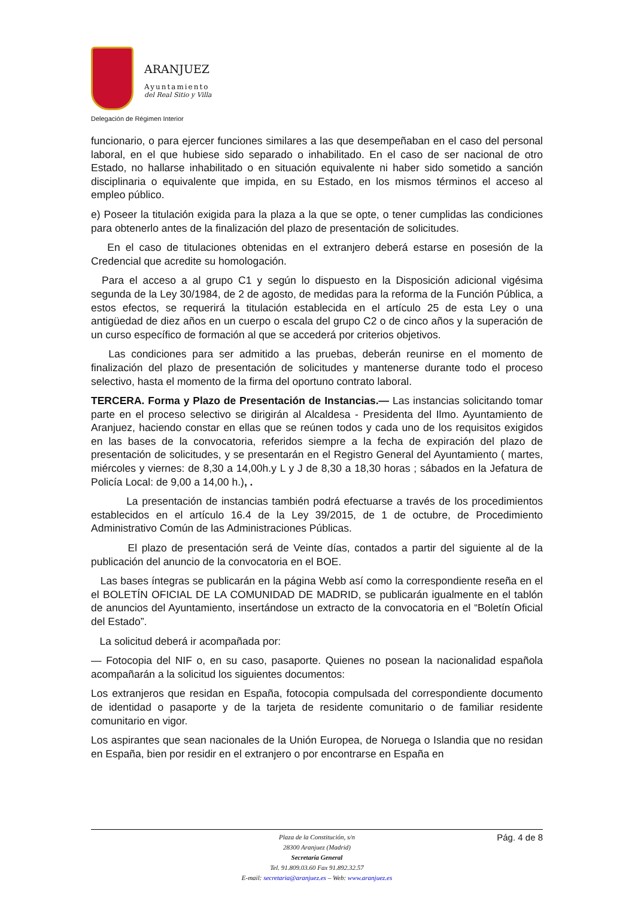ARANJUEZ
Ayuntamiento
del Real Sitio y Villa
Delegación de Régimen Interior
funcionario, o para ejercer funciones similares a las que desempeñaban en el caso del personal laboral, en el que hubiese sido separado o inhabilitado. En el caso de ser nacional de otro Estado, no hallarse inhabilitado o en situación equivalente ni haber sido sometido a sanción disciplinaria o equivalente que impida, en su Estado, en los mismos términos el acceso al empleo público.
e) Poseer la titulación exigida para la plaza a la que se opte, o tener cumplidas las condiciones para obtenerlo antes de la finalización del plazo de presentación de solicitudes.
En el caso de titulaciones obtenidas en el extranjero deberá estarse en posesión de la Credencial que acredite su homologación.
Para el acceso a al grupo C1 y según lo dispuesto en la Disposición adicional vigésima segunda de la Ley 30/1984, de 2 de agosto, de medidas para la reforma de la Función Pública, a estos efectos, se requerirá la titulación establecida en el artículo 25 de esta Ley o una antigüedad de diez años en un cuerpo o escala del grupo C2 o de cinco años y la superación de un curso específico de formación al que se accederá por criterios objetivos.
Las condiciones para ser admitido a las pruebas, deberán reunirse en el momento de finalización del plazo de presentación de solicitudes y mantenerse durante todo el proceso selectivo, hasta el momento de la firma del oportuno contrato laboral.
TERCERA. Forma y Plazo de Presentación de Instancias.— Las instancias solicitando tomar parte en el proceso selectivo se dirigirán al Alcaldesa - Presidenta del Ilmo. Ayuntamiento de Aranjuez, haciendo constar en ellas que se reúnen todos y cada uno de los requisitos exigidos en las bases de la convocatoria, referidos siempre a la fecha de expiración del plazo de presentación de solicitudes, y se presentarán en el Registro General del Ayuntamiento ( martes, miércoles y viernes: de 8,30 a 14,00h.y L y J de 8,30 a 18,30 horas ; sábados en la Jefatura de Policía Local: de 9,00 a 14,00 h.), .
La presentación de instancias también podrá efectuarse a través de los procedimientos establecidos en el artículo 16.4 de la Ley 39/2015, de 1 de octubre, de Procedimiento Administrativo Común de las Administraciones Públicas.
El plazo de presentación será de Veinte días, contados a partir del siguiente al de la publicación del anuncio de la convocatoria en el BOE.
Las bases íntegras se publicarán en la página Webb así como la correspondiente reseña en el el BOLETÍN OFICIAL DE LA COMUNIDAD DE MADRID, se publicarán igualmente en el tablón de anuncios del Ayuntamiento, insertándose un extracto de la convocatoria en el “Boletín Oficial del Estado”.
La solicitud deberá ir acompañada por:
— Fotocopia del NIF o, en su caso, pasaporte. Quienes no posean la nacionalidad española acompañarán a la solicitud los siguientes documentos:
Los extranjeros que residan en España, fotocopia compulsada del correspondiente documento de identidad o pasaporte y de la tarjeta de residente comunitario o de familiar residente comunitario en vigor.
Los aspirantes que sean nacionales de la Unión Europea, de Noruega o Islandia que no residan en España, bien por residir en el extranjero o por encontrarse en España en
Pág. 4 de 8
Plaza de la Constitución, s/n
28300 Aranjuez (Madrid)
Secretaría General
Tel. 91.809.03.60 Fax 91.892.32.57
E-mail: secretaria@aranjuez.es – Web: www.aranjuez.es